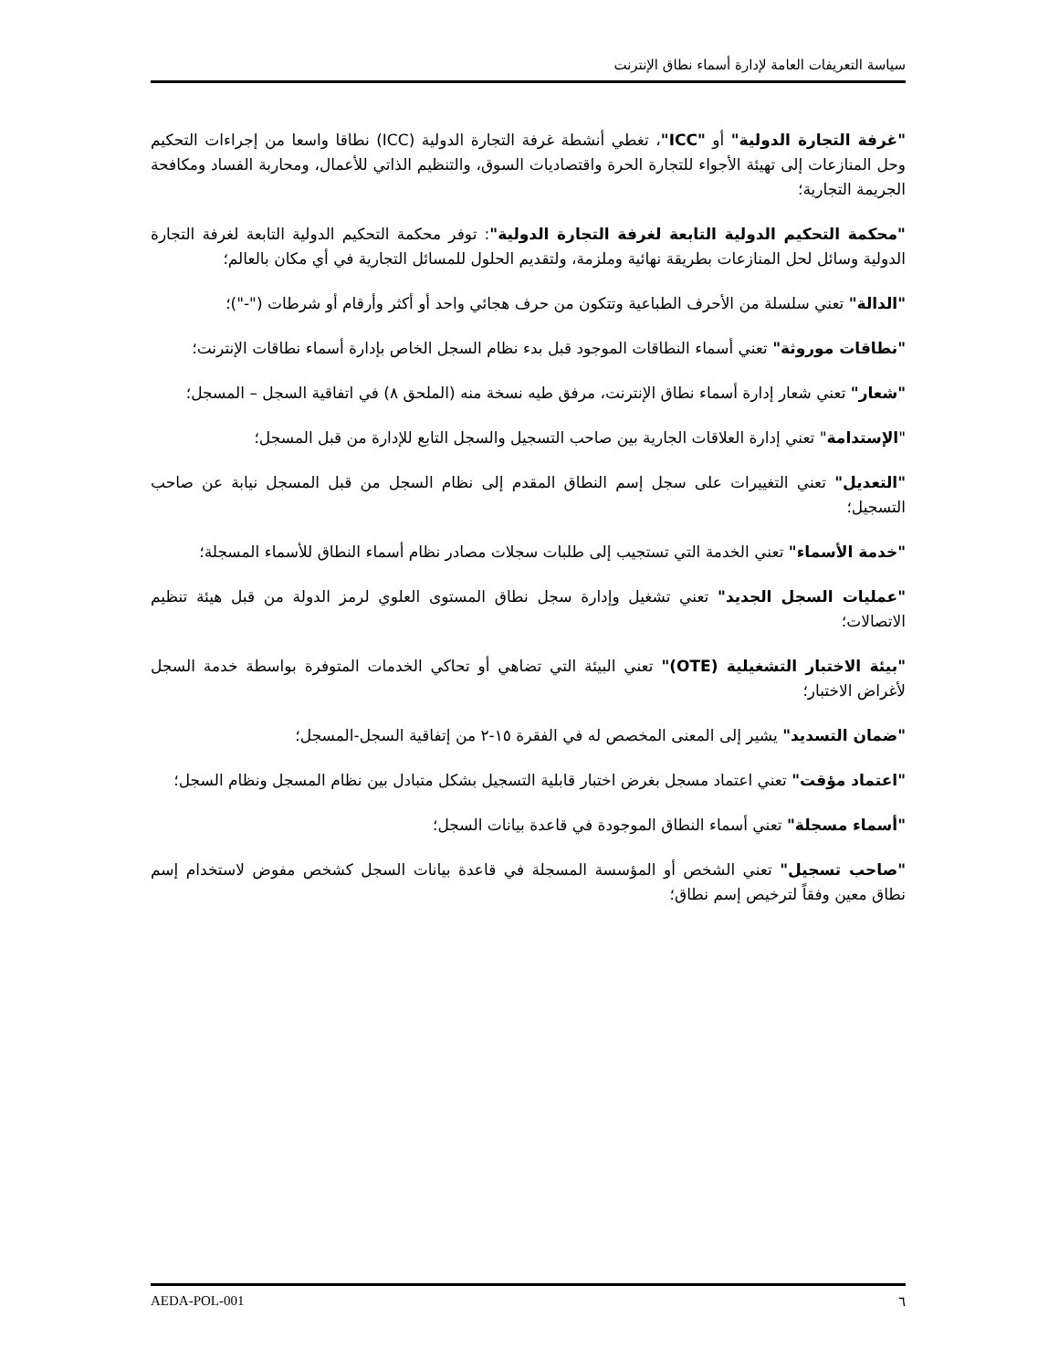سياسة التعريفات العامة لإدارة أسماء نطاق الإنترنت
"غرفة التجارة الدولية" أو "ICC"، تغطي أنشطة غرفة التجارة الدولية (ICC) نطاقا واسعا من إجراءات التحكيم وحل المنازعات إلى تهيئة الأجواء للتجارة الحرة واقتصاديات السوق، والتنظيم الذاتي للأعمال، ومحاربة الفساد ومكافحة الجريمة التجارية؛
"محكمة التحكيم الدولية التابعة لغرفة التجارة الدولية": توفر محكمة التحكيم الدولية التابعة لغرفة التجارة الدولية وسائل لحل المنازعات بطريقة نهائية وملزمة، ولتقديم الحلول للمسائل التجارية في أي مكان بالعالم؛
"الدالة" تعني سلسلة من الأحرف الطباعية وتتكون من حرف هجائي واحد أو أكثر وأرقام أو شرطات ("-")؛
"نطاقات موروثة" تعني أسماء النطاقات الموجود قبل بدء نظام السجل الخاص بإدارة أسماء نطاقات الإنترنت؛
"شعار" تعني شعار إدارة أسماء نطاق الإنترنت، مرفق طيه نسخة منه (الملحق ٨) في اتفاقية السجل – المسجل؛
"الإستدامة" تعني إدارة العلاقات الجارية بين صاحب التسجيل والسجل التابع للإدارة من قبل المسجل؛
"التعديل" تعني التغييرات على سجل إسم النطاق المقدم إلى نظام السجل من قبل المسجل نيابة عن صاحب التسجيل؛
"خدمة الأسماء" تعني الخدمة التي تستجيب إلى طلبات سجلات مصادر نظام أسماء النطاق للأسماء المسجلة؛
"عمليات السجل الجديد" تعني تشغيل وإدارة سجل نطاق المستوى العلوي لرمز الدولة من قبل هيئة تنظيم الاتصالات؛
"بيئة الاختبار التشغيلية (OTE)" تعني البيئة التي تضاهي أو تحاكي الخدمات المتوفرة بواسطة خدمة السجل لأغراض الاختبار؛
"ضمان التسديد" يشير إلى المعنى المخصص له في الفقرة ١٥-٢ من إتفاقية السجل-المسجل؛
"اعتماد مؤقت" تعني اعتماد مسجل بغرض اختبار قابلية التسجيل بشكل متبادل بين نظام المسجل ونظام السجل؛
"أسماء مسجلة" تعني أسماء النطاق الموجودة في قاعدة بيانات السجل؛
"صاحب تسجيل" تعني الشخص أو المؤسسة المسجلة في قاعدة بيانات السجل كشخص مفوض لاستخدام إسم نطاق معين وفقاً لترخيص إسم نطاق؛
٦ AEDA-POL-001